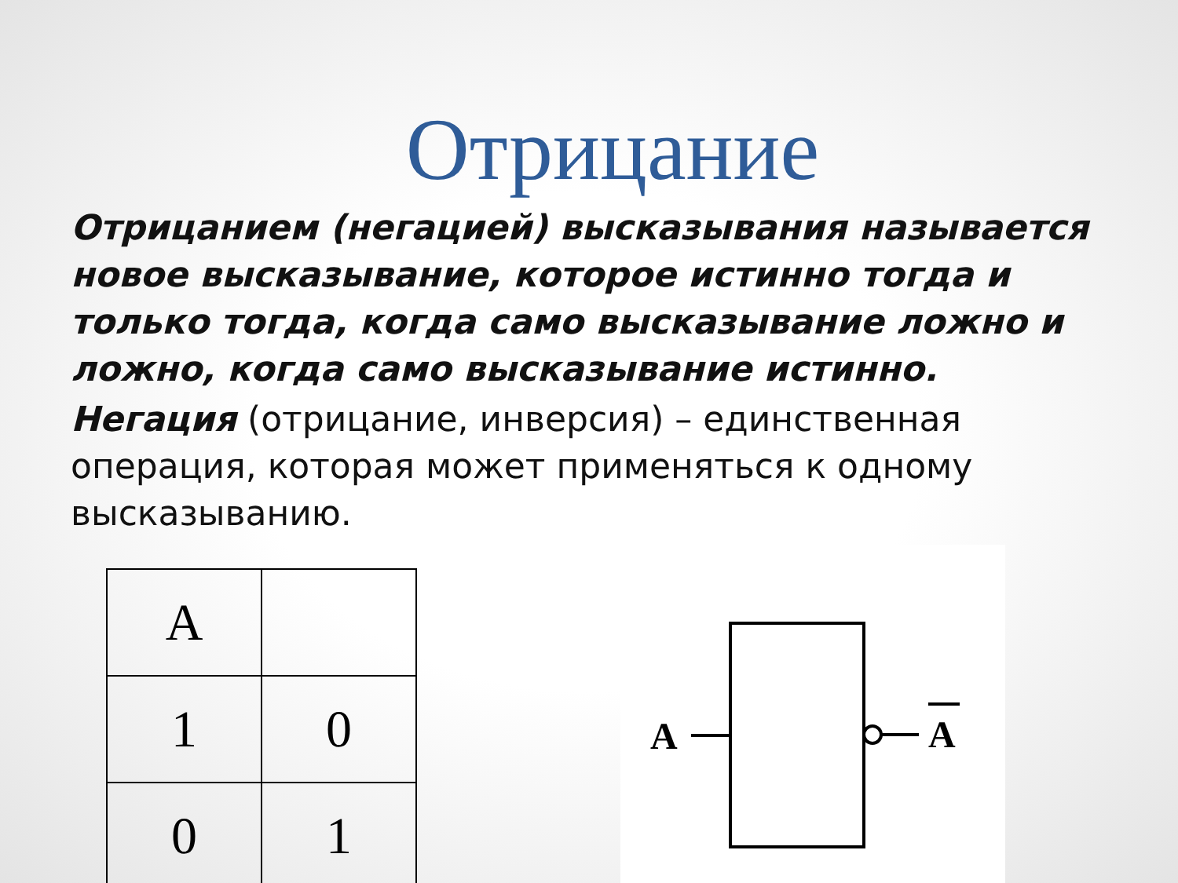Отрицание
Отрицанием (негацией) высказывания называется новое высказывание, которое истинно тогда и только тогда, когда само высказывание ложно и ложно, когда само высказывание истинно.
Негация (отрицание, инверсия) – единственная операция, которая может применяться к одному высказыванию.
| A | |
| 1 | 0 |
| 0 | 1 |
A
A